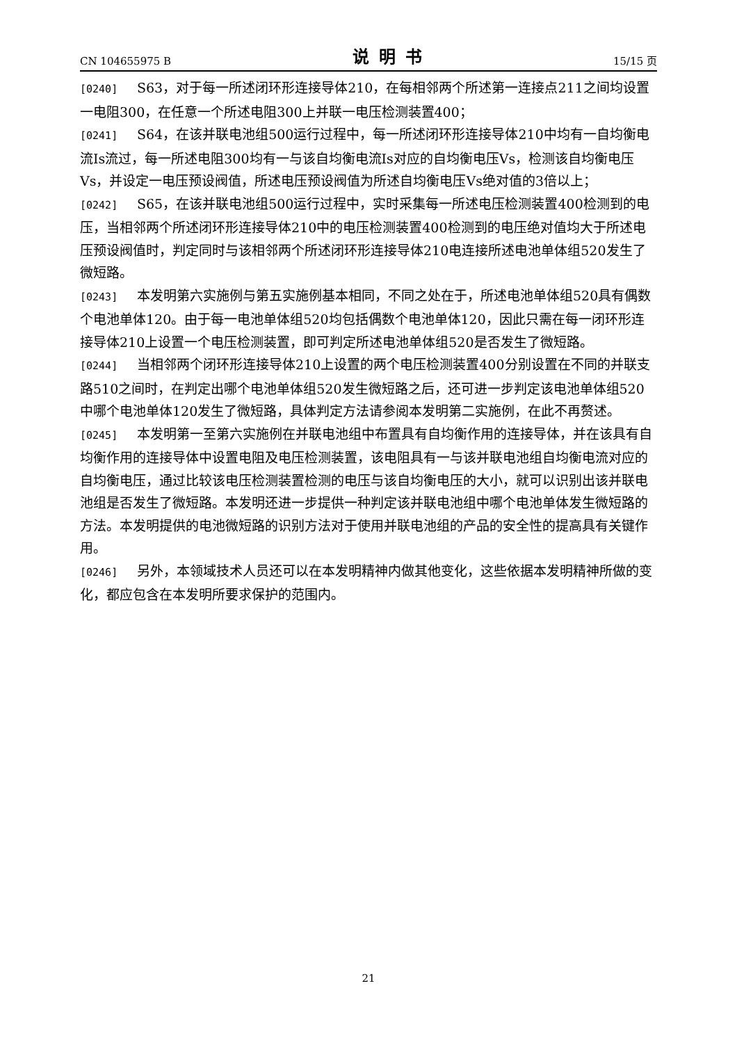CN 104655975 B 说明书 15/15 页
[0240] S63，对于每一所述闭环形连接导体210，在每相邻两个所述第一连接点211之间均设置一电阻300，在任意一个所述电阻300上并联一电压检测装置400；
[0241] S64，在该并联电池组500运行过程中，每一所述闭环形连接导体210中均有一自均衡电流Is流过，每一所述电阻300均有一与该自均衡电流Is对应的自均衡电压Vs，检测该自均衡电压Vs，并设定一电压预设阀值，所述电压预设阀值为所述自均衡电压Vs绝对值的3倍以上；
[0242] S65，在该并联电池组500运行过程中，实时采集每一所述电压检测装置400检测到的电压，当相邻两个所述闭环形连接导体210中的电压检测装置400检测到的电压绝对值均大于所述电压预设阀值时，判定同时与该相邻两个所述闭环形连接导体210电连接所述电池单体组520发生了微短路。
[0243] 本发明第六实施例与第五实施例基本相同，不同之处在于，所述电池单体组520具有偶数个电池单体120。由于每一电池单体组520均包括偶数个电池单体120，因此只需在每一闭环形连接导体210上设置一个电压检测装置，即可判定所述电池单体组520是否发生了微短路。
[0244] 当相邻两个闭环形连接导体210上设置的两个电压检测装置400分别设置在不同的并联支路510之间时，在判定出哪个电池单体组520发生微短路之后，还可进一步判定该电池单体组520中哪个电池单体120发生了微短路，具体判定方法请参阅本发明第二实施例，在此不再赘述。
[0245] 本发明第一至第六实施例在并联电池组中布置具有自均衡作用的连接导体，并在该具有自均衡作用的连接导体中设置电阻及电压检测装置，该电阻具有一与该并联电池组自均衡电流对应的自均衡电压，通过比较该电压检测装置检测的电压与该自均衡电压的大小，就可以识别出该并联电池组是否发生了微短路。本发明还进一步提供一种判定该并联电池组中哪个电池单体发生微短路的方法。本发明提供的电池微短路的识别方法对于使用并联电池组的产品的安全性的提高具有关键作用。
[0246] 另外，本领域技术人员还可以在本发明精神内做其他变化，这些依据本发明精神所做的变化，都应包含在本发明所要求保护的范围内。
21